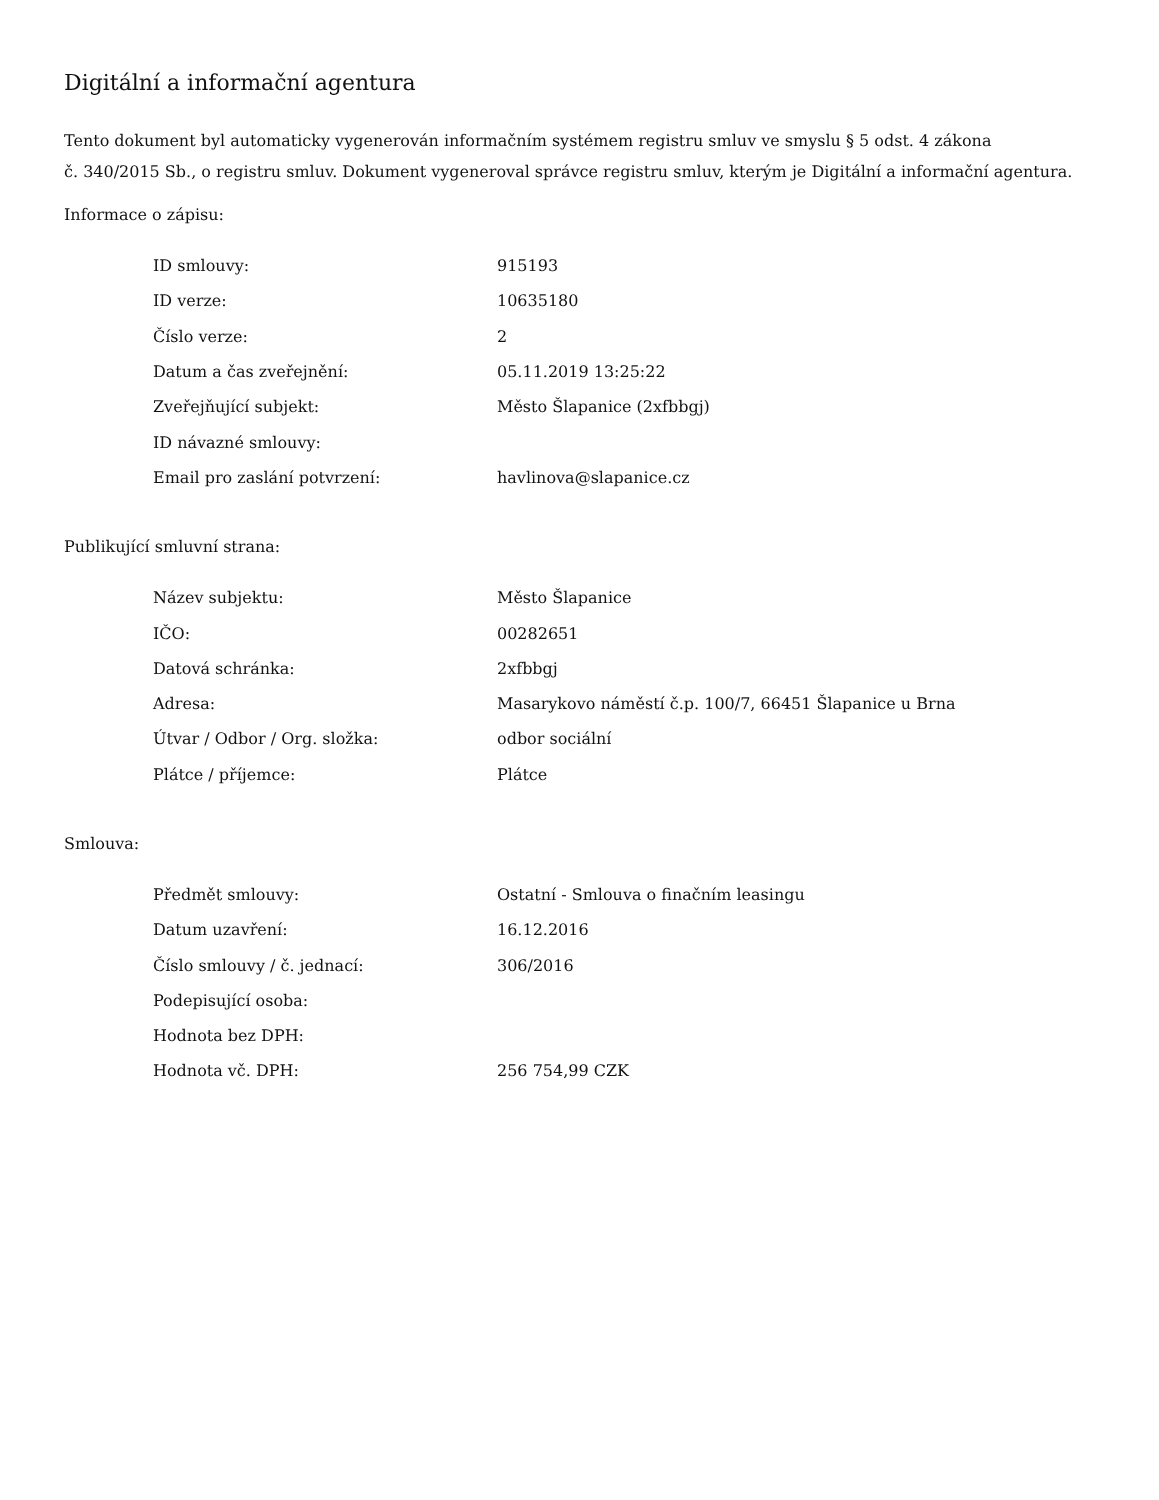Digitální a informační agentura
Tento dokument byl automaticky vygenerován informačním systémem registru smluv ve smyslu § 5 odst. 4 zákona
č. 340/2015 Sb., o registru smluv. Dokument vygeneroval správce registru smluv, kterým je Digitální a informační agentura.
Informace o zápisu:
| ID smlouvy: | 915193 |
| ID verze: | 10635180 |
| Číslo verze: | 2 |
| Datum a čas zveřejnění: | 05.11.2019 13:25:22 |
| Zveřejňující subjekt: | Město Šlapanice (2xfbbgj) |
| ID návazné smlouvy: | |
| Email pro zaslání potvrzení: | havlinova@slapanice.cz |
Publikující smluvní strana:
| Název subjektu: | Město Šlapanice |
| IČO: | 00282651 |
| Datová schránka: | 2xfbbgj |
| Adresa: | Masarykovo náměstí č.p. 100/7, 66451 Šlapanice u Brna |
| Útvar / Odbor / Org. složka: | odbor sociální |
| Plátce / příjemce: | Plátce |
Smlouva:
| Předmět smlouvy: | Ostatní - Smlouva o finačním leasingu |
| Datum uzavření: | 16.12.2016 |
| Číslo smlouvy / č. jednací: | 306/2016 |
| Podepisující osoba: | |
| Hodnota bez DPH: | |
| Hodnota vč. DPH: | 256 754,99 CZK |